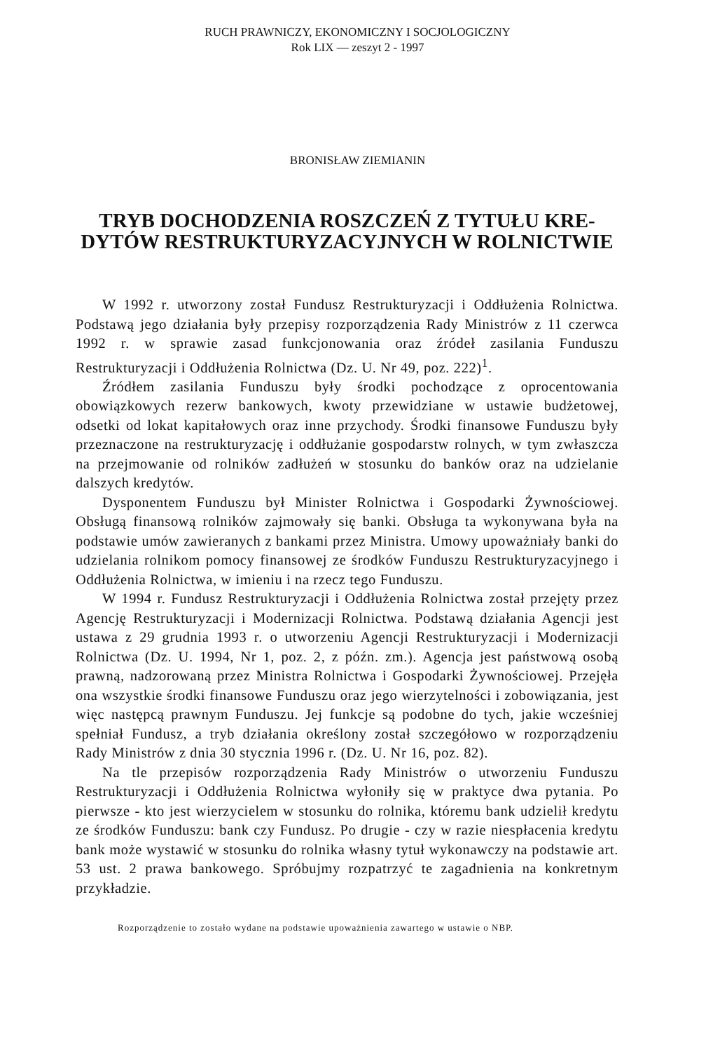RUCH PRAWNICZY, EKONOMICZNY I SOCJOLOGICZNY
Rok LIX — zeszyt 2 - 1997
BRONISŁAW ZIEMIANIN
TRYB DOCHODZENIA ROSZCZEŃ Z TYTUŁU KRE-
DYTÓW RESTRUKTURYZACYJNYCH W ROLNICTWIE
W 1992 r. utworzony został Fundusz Restrukturyzacji i Oddłużenia Rolnictwa. Podstawą jego działania były przepisy rozporządzenia Rady Ministrów z 11 czerwca 1992 r. w sprawie zasad funkcjonowania oraz źródeł zasilania Funduszu Restrukturyzacji i Oddłużenia Rolnictwa (Dz. U. Nr 49, poz. 222)<sup>1</sup>.
Źródłem zasilania Funduszu były środki pochodzące z oprocentowania obowiązkowych rezerw bankowych, kwoty przewidziane w ustawie budżetowej, odsetki od lokat kapitałowych oraz inne przychody. Środki finansowe Funduszu były przeznaczone na restrukturyzację i oddłużanie gospodarstw rolnych, w tym zwłaszcza na przejmowanie od rolników zadłużeń w stosunku do banków oraz na udzielanie dalszych kredytów.
Dysponentem Funduszu był Minister Rolnictwa i Gospodarki Żywnościowej. Obsługą finansową rolników zajmowały się banki. Obsługa ta wykonywana była na podstawie umów zawieranych z bankami przez Ministra. Umowy upoważniały banki do udzielania rolnikom pomocy finansowej ze środków Funduszu Restrukturyzacyjnego i Oddłużenia Rolnictwa, w imieniu i na rzecz tego Funduszu.
W 1994 r. Fundusz Restrukturyzacji i Oddłużenia Rolnictwa został przejęty przez Agencję Restrukturyzacji i Modernizacji Rolnictwa. Podstawą działania Agencji jest ustawa z 29 grudnia 1993 r. o utworzeniu Agencji Restrukturyzacji i Modernizacji Rolnictwa (Dz. U. 1994, Nr 1, poz. 2, z późn. zm.). Agencja jest państwową osobą prawną, nadzorowaną przez Ministra Rolnictwa i Gospodarki Żywnościowej. Przejęła ona wszystkie środki finansowe Funduszu oraz jego wierzytelności i zobowiązania, jest więc następcą prawnym Funduszu. Jej funkcje są podobne do tych, jakie wcześniej spełniał Fundusz, a tryb działania określony został szczegółowo w rozporządzeniu Rady Ministrów z dnia 30 stycznia 1996 r. (Dz. U. Nr 16, poz. 82).
Na tle przepisów rozporządzenia Rady Ministrów o utworzeniu Funduszu Restrukturyzacji i Oddłużenia Rolnictwa wyłoniły się w praktyce dwa pytania. Po pierwsze - kto jest wierzycielem w stosunku do rolnika, któremu bank udzielił kredytu ze środków Funduszu: bank czy Fundusz. Po drugie - czy w razie niespłacenia kredytu bank może wystawić w stosunku do rolnika własny tytuł wykonawczy na podstawie art. 53 ust. 2 prawa bankowego. Spróbujmy rozpatrzyć te zagadnienia na konkretnym przykładzie.
Rozporządzenie to zostało wydane na podstawie upoważnienia zawartego w ustawie o NBP.